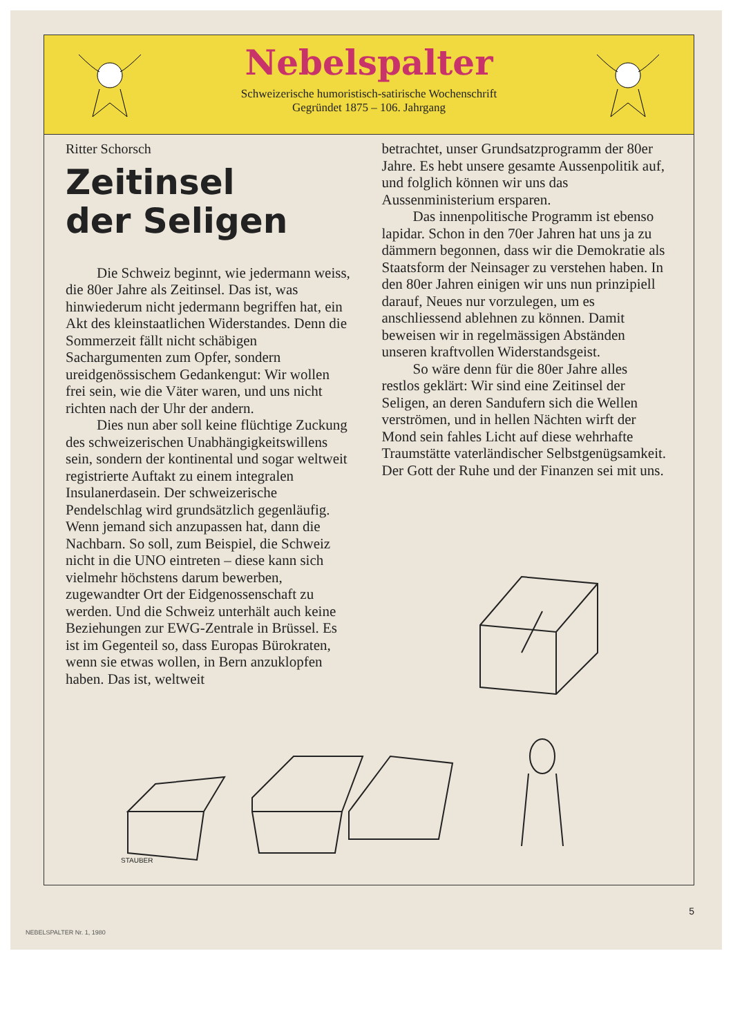Nebelspalter
Schweizerische humoristisch-satirische Wochenschrift
Gegründet 1875 – 106. Jahrgang
Ritter Schorsch
Zeitinsel
der Seligen
Die Schweiz beginnt, wie jedermann weiss, die 80er Jahre als Zeitinsel. Das ist, was hinwiederum nicht jedermann begriffen hat, ein Akt des kleinstaatlichen Widerstandes. Denn die Sommerzeit fällt nicht schäbigen Sachargumenten zum Opfer, sondern ureidgenössischem Gedankengut: Wir wollen frei sein, wie die Väter waren, und uns nicht richten nach der Uhr der andern.
Dies nun aber soll keine flüchtige Zuckung des schweizerischen Unabhängigkeitswillens sein, sondern der kontinental und sogar weltweit registrierte Auftakt zu einem integralen Insulanerdasein. Der schweizerische Pendelschlag wird grundsätzlich gegenläufig. Wenn jemand sich anzupassen hat, dann die Nachbarn. So soll, zum Beispiel, die Schweiz nicht in die UNO eintreten – diese kann sich vielmehr höchstens darum bewerben, zugewandter Ort der Eidgenossenschaft zu werden. Und die Schweiz unterhält auch keine Beziehungen zur EWG-Zentrale in Brüssel. Es ist im Gegenteil so, dass Europas Bürokraten, wenn sie etwas wollen, in Bern anzuklopfen haben. Das ist, weltweit
betrachtet, unser Grundsatzprogramm der 80er Jahre. Es hebt unsere gesamte Aussenpolitik auf, und folglich können wir uns das Aussenministerium ersparen.
Das innenpolitische Programm ist ebenso lapidar. Schon in den 70er Jahren hat uns ja zu dämmern begonnen, dass wir die Demokratie als Staatsform der Neinsager zu verstehen haben. In den 80er Jahren einigen wir uns nun prinzipiell darauf, Neues nur vorzulegen, um es anschliessend ablehnen zu können. Damit beweisen wir in regelmässigen Abständen unseren kraftvollen Widerstandsgeist.
So wäre denn für die 80er Jahre alles restlos geklärt: Wir sind eine Zeitinsel der Seligen, an deren Sandufern sich die Wellen verströmen, und in hellen Nächten wirft der Mond sein fahles Licht auf diese wehrhafte Traumstätte vaterländischer Selbstgenügsamkeit. Der Gott der Ruhe und der Finanzen sei mit uns.
STAUBER
5
NEBELSPALTER Nr. 1, 1980